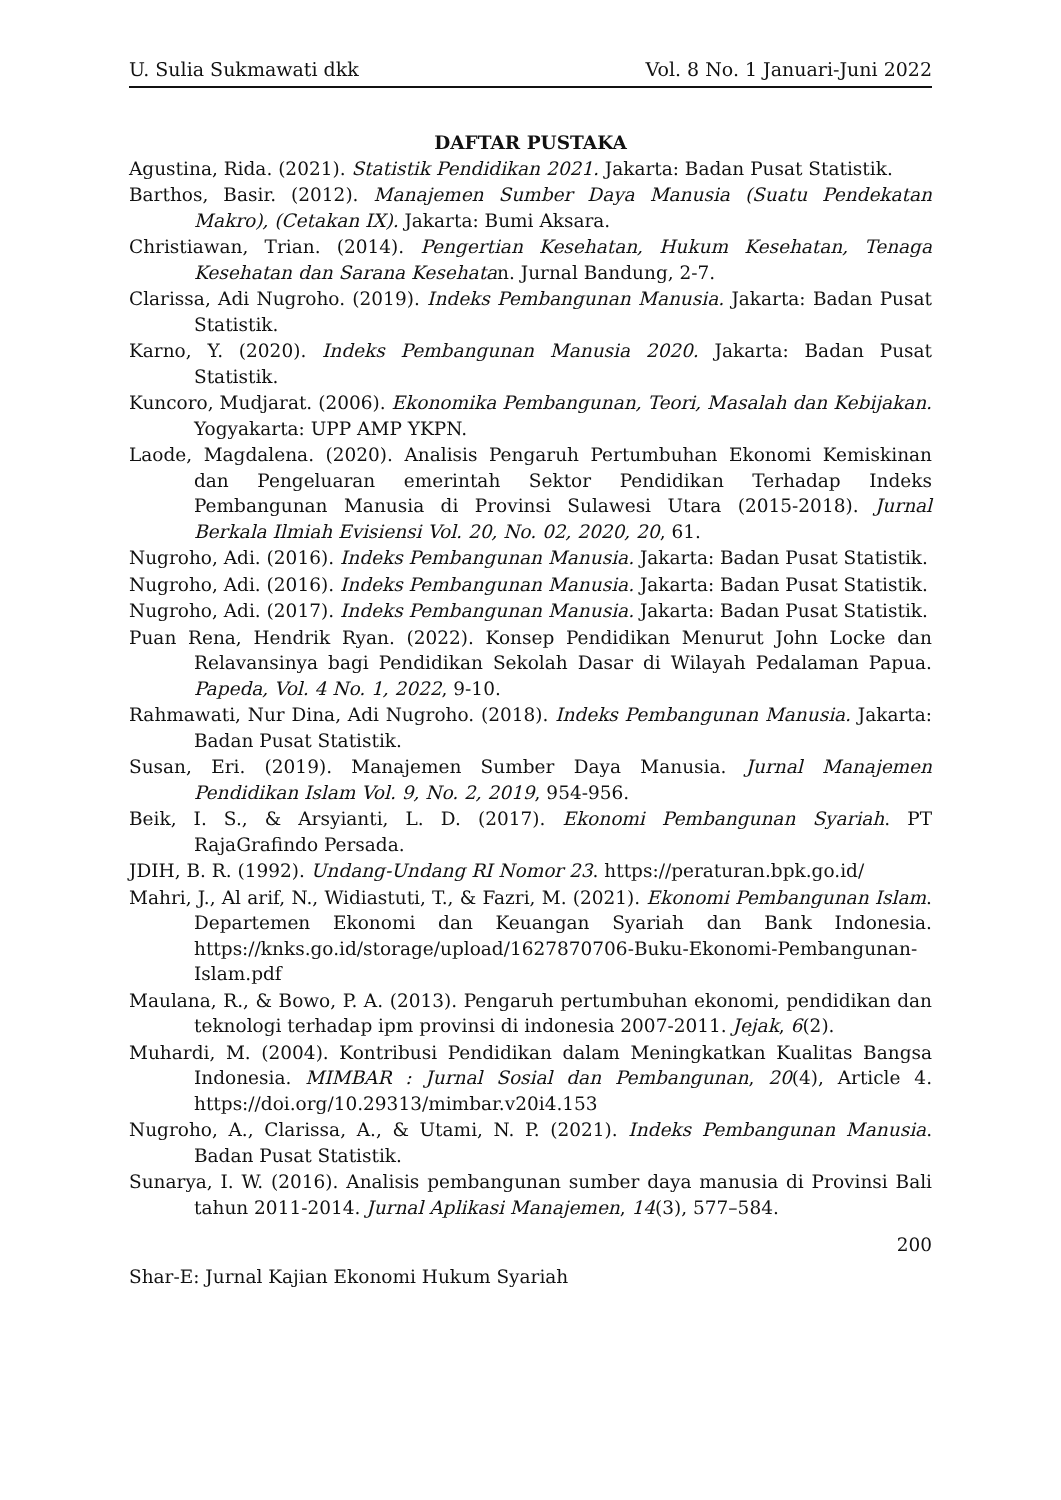U. Sulia Sukmawati dkk Vol. 8 No. 1 Januari-Juni 2022
DAFTAR PUSTAKA
Agustina, Rida. (2021). Statistik Pendidikan 2021. Jakarta: Badan Pusat Statistik.
Barthos, Basir. (2012). Manajemen Sumber Daya Manusia (Suatu Pendekatan Makro), (Cetakan IX). Jakarta: Bumi Aksara.
Christiawan, Trian. (2014). Pengertian Kesehatan, Hukum Kesehatan, Tenaga Kesehatan dan Sarana Kesehatan. Jurnal Bandung, 2-7.
Clarissa, Adi Nugroho. (2019). Indeks Pembangunan Manusia. Jakarta: Badan Pusat Statistik.
Karno, Y. (2020). Indeks Pembangunan Manusia 2020. Jakarta: Badan Pusat Statistik.
Kuncoro, Mudjarat. (2006). Ekonomika Pembangunan, Teori, Masalah dan Kebijakan. Yogyakarta: UPP AMP YKPN.
Laode, Magdalena. (2020). Analisis Pengaruh Pertumbuhan Ekonomi Kemiskinan dan Pengeluaran emerintah Sektor Pendidikan Terhadap Indeks Pembangunan Manusia di Provinsi Sulawesi Utara (2015-2018). Jurnal Berkala Ilmiah Evisiensi Vol. 20, No. 02, 2020, 20, 61.
Nugroho, Adi. (2016). Indeks Pembangunan Manusia. Jakarta: Badan Pusat Statistik.
Nugroho, Adi. (2016). Indeks Pembangunan Manusia. Jakarta: Badan Pusat Statistik.
Nugroho, Adi. (2017). Indeks Pembangunan Manusia. Jakarta: Badan Pusat Statistik.
Puan Rena, Hendrik Ryan. (2022). Konsep Pendidikan Menurut John Locke dan Relavansinya bagi Pendidikan Sekolah Dasar di Wilayah Pedalaman Papua. Papeda, Vol. 4 No. 1, 2022, 9-10.
Rahmawati, Nur Dina, Adi Nugroho. (2018). Indeks Pembangunan Manusia. Jakarta: Badan Pusat Statistik.
Susan, Eri. (2019). Manajemen Sumber Daya Manusia. Jurnal Manajemen Pendidikan Islam Vol. 9, No. 2, 2019, 954-956.
Beik, I. S., & Arsyianti, L. D. (2017). Ekonomi Pembangunan Syariah. PT RajaGrafindo Persada.
JDIH, B. R. (1992). Undang-Undang RI Nomor 23. https://peraturan.bpk.go.id/
Mahri, J., Al arif, N., Widiastuti, T., & Fazri, M. (2021). Ekonomi Pembangunan Islam. Departemen Ekonomi dan Keuangan Syariah dan Bank Indonesia. https://knks.go.id/storage/upload/1627870706-Buku-Ekonomi-Pembangunan-Islam.pdf
Maulana, R., & Bowo, P. A. (2013). Pengaruh pertumbuhan ekonomi, pendidikan dan teknologi terhadap ipm provinsi di indonesia 2007-2011. Jejak, 6(2).
Muhardi, M. (2004). Kontribusi Pendidikan dalam Meningkatkan Kualitas Bangsa Indonesia. MIMBAR : Jurnal Sosial dan Pembangunan, 20(4), Article 4. https://doi.org/10.29313/mimbar.v20i4.153
Nugroho, A., Clarissa, A., & Utami, N. P. (2021). Indeks Pembangunan Manusia. Badan Pusat Statistik.
Sunarya, I. W. (2016). Analisis pembangunan sumber daya manusia di Provinsi Bali tahun 2011-2014. Jurnal Aplikasi Manajemen, 14(3), 577–584.
200
Shar-E: Jurnal Kajian Ekonomi Hukum Syariah